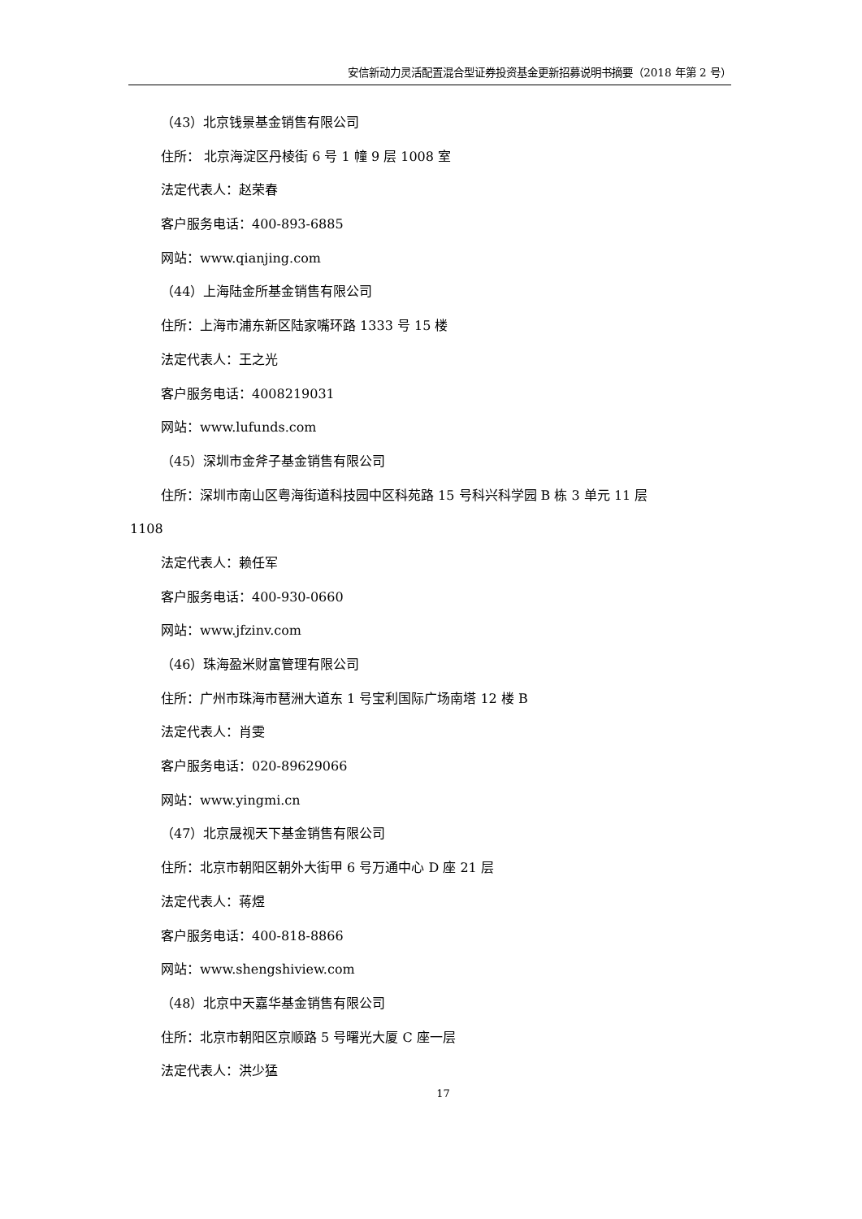安信新动力灵活配置混合型证券投资基金更新招募说明书摘要（2018 年第 2 号）
（43）北京钱景基金销售有限公司
住所： 北京海淀区丹棱街 6 号 1 幢 9 层 1008 室
法定代表人：赵荣春
客户服务电话：400-893-6885
网站：www.qianjing.com
（44）上海陆金所基金销售有限公司
住所：上海市浦东新区陆家嘴环路 1333 号 15 楼
法定代表人：王之光
客户服务电话：4008219031
网站：www.lufunds.com
（45）深圳市金斧子基金销售有限公司
住所：深圳市南山区粤海街道科技园中区科苑路 15 号科兴科学园 B 栋 3 单元 11 层
1108
法定代表人：赖任军
客户服务电话：400-930-0660
网站：www.jfzinv.com
（46）珠海盈米财富管理有限公司
住所：广州市珠海市琶洲大道东 1 号宝利国际广场南塔 12 楼 B
法定代表人：肖雯
客户服务电话：020-89629066
网站：www.yingmi.cn
（47）北京晟视天下基金销售有限公司
住所：北京市朝阳区朝外大街甲 6 号万通中心 D 座 21 层
法定代表人：蒋煜
客户服务电话：400-818-8866
网站：www.shengshiview.com
（48）北京中天嘉华基金销售有限公司
住所：北京市朝阳区京顺路 5 号曙光大厦 C 座一层
法定代表人：洪少猛
17